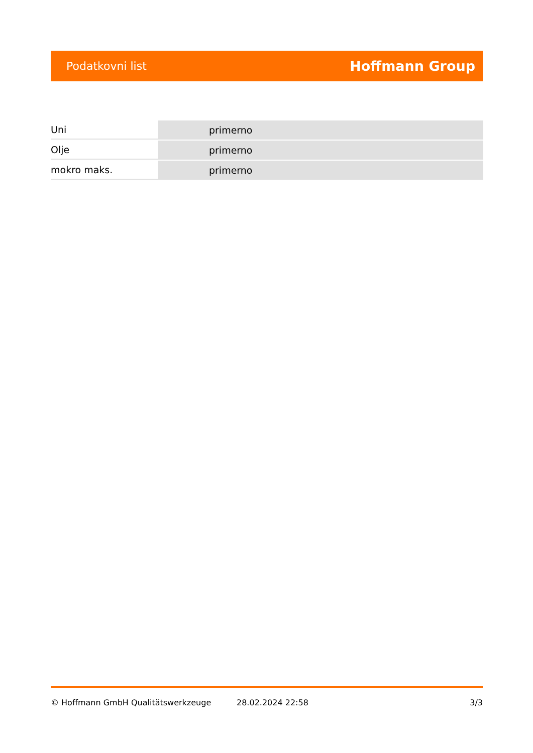Podatkovni list Hoffmann Group
| Uni | primerno |
| Olje | primerno |
| mokro maks. | primerno |
© Hoffmann GmbH Qualitätswerkzeuge 28.02.2024 22:58 3/3